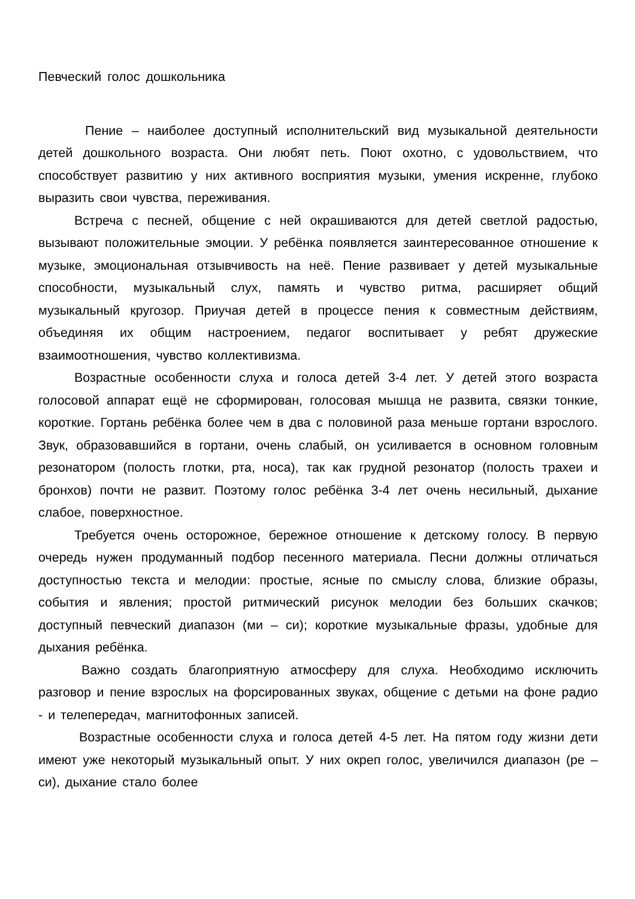Певческий голос дошкольника
Пение – наиболее доступный исполнительский вид музыкальной деятельности детей дошкольного возраста. Они любят петь. Поют охотно, с удовольствием, что способствует развитию у них активного восприятия музыки, умения искренне, глубоко выразить свои чувства, переживания.
Встреча с песней, общение с ней окрашиваются для детей светлой радостью, вызывают положительные эмоции. У ребёнка появляется заинтересованное отношение к музыке, эмоциональная отзывчивость на неё. Пение развивает у детей музыкальные способности, музыкальный слух, память и чувство ритма, расширяет общий музыкальный кругозор. Приучая детей в процессе пения к совместным действиям, объединяя их общим настроением, педагог воспитывает у ребят дружеские взаимоотношения, чувство коллективизма.
Возрастные особенности слуха и голоса детей 3-4 лет. У детей этого возраста голосовой аппарат ещё не сформирован, голосовая мышца не развита, связки тонкие, короткие. Гортань ребёнка более чем в два с половиной раза меньше гортани взрослого. Звук, образовавшийся в гортани, очень слабый, он усиливается в основном головным резонатором (полость глотки, рта, носа), так как грудной резонатор (полость трахеи и бронхов) почти не развит. Поэтому голос ребёнка 3-4 лет очень несильный, дыхание слабое, поверхностное.
Требуется очень осторожное, бережное отношение к детскому голосу. В первую очередь нужен продуманный подбор песенного материала. Песни должны отличаться доступностью текста и мелодии: простые, ясные по смыслу слова, близкие образы, события и явления; простой ритмический рисунок мелодии без больших скачков; доступный певческий диапазон (ми – си); короткие музыкальные фразы, удобные для дыхания ребёнка.
Важно создать благоприятную атмосферу для слуха. Необходимо исключить разговор и пение взрослых на форсированных звуках, общение с детьми на фоне радио - и телепередач, магнитофонных записей.
Возрастные особенности слуха и голоса детей 4-5 лет. На пятом году жизни дети имеют уже некоторый музыкальный опыт. У них окреп голос, увеличился диапазон (ре – си), дыхание стало более